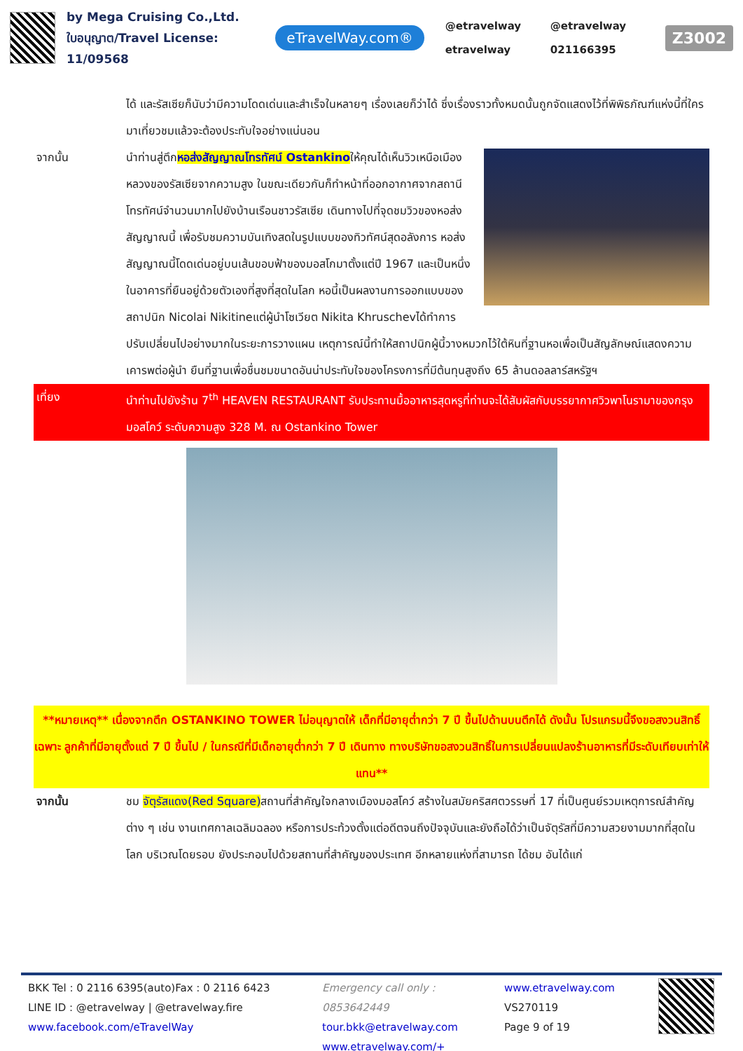by Mega Cruising Co.,Ltd.
ใบอนุญาต/Travel License: 11/09568
eTravelWay.com®
@etravelway @etravelway etravelway 021166395
Z3002
ได้ และรัสเซียก็นับว่ามีความโดดเด่นและสำเร็จในหลายๆ เรื่องเลยก็ว่าได้ ซึ่งเรื่องราวทั้งหมดนั้นถูกจัดแสดงไว้ที่พิพิธภัณฑ์แห่งนี้ที่ใครมาเที่ยวชมแล้วจะต้องประทับใจอย่างแน่นอน
จากนั้น นำท่านสู่ตึกหอส่งสัญญาณโทรทัศน์ Ostankinoให้คุณได้เห็นวิวเหนือเมืองหลวงของรัสเซียจากความสูง ในขณะเดียวกันก็ทำหน้าที่ออกอากาศจากสถานีโทรทัศน์จำนวนมากไปยังบ้านเรือนชาวรัสเซีย เดินทางไปที่จุดชมวิวของหอส่งสัญญาณนี้ เพื่อรับชมความบันเทิงสดในรูปแบบของทิวทัศน์สุดอลังการ หอส่งสัญญาณนี้โดดเด่นอยู่บนเส้นขอบฟ้าของมอสโกมาตั้งแต่ปี 1967 และเป็นหนึ่งในอาคารที่ยืนอยู่ด้วยตัวเองที่สูงที่สุดในโลก หอนี้เป็นผลงานการออกแบบของสถาปนิก Nicolai Nikitineแต่ผู้นำโซเวียต Nikita Khruschevได้ทำการปรับเปลี่ยนไปอย่างมากในระยะการวางแผน เหตุการณ์นี้ทำให้สถาปนิกผู้นี้วางหมวกไว้ใต้หินที่ฐานหอเพื่อเป็นสัญลักษณ์แสดงความเคารพต่อผู้นำ ยืนที่ฐานเพื่อชื่นชมขนาดอันน่าประทับใจของโครงการที่มีต้นทุนสูงถึง 65 ล้านดอลลาร์สหรัฐฯ
เที่ยง นำท่านไปยังร้าน 7<sup>th</sup> HEAVEN RESTAURANT รับประทานมื้ออาหารสุดหรูที่ท่านจะได้สัมผัสกับบรรยากาศวิวพาโนรามาของกรุงมอสโคว์ ระดับความสูง 328 M. ณ Ostankino Tower
**หมายเหตุ** เนื่องจากตึก OSTANKINO TOWER ไม่อนุญาตให้ เด็กที่มีอายุต่ำกว่า 7 ปี ขึ้นไปด้านบนตึกได้ ดังนั้น โปรแกรมนี้จึงขอสงวนสิทธิ์เฉพาะ ลูกค้าที่มีอายุตั้งแต่ 7 ปี ขึ้นไป / ในกรณีที่มีเด็กอายุต่ำกว่า 7 ปี เดินทาง ทางบริษัทขอสงวนสิทธิ์ในการเปลี่ยนแปลงร้านอาหารที่มีระดับเทียบเท่าให้แทน**
จากนั้น ชม จัตุรัสแดง(Red Square) สถานที่สำคัญใจกลางเมืองมอสโคว์ สร้างในสมัยคริสศตวรรษที่ 17 ที่เป็นศูนย์รวมเหตุการณ์สำคัญต่าง ๆ เช่น งานเทศกาลเฉลิมฉลอง หรือการประท้วงตั้งแต่อดีตจนถึงปัจจุบันและยังถือได้ว่าเป็นจัตุรัสที่มีความสวยงามมากที่สุดในโลก บริเวณโดยรอบ ยังประกอบไปด้วยสถานที่สำคัญของประเทศ อีกหลายแห่งที่สามารถ ได้ชม อันได้แก่
BKK Tel : 0 2116 6395(auto)Fax : 0 2116 6423
LINE ID : @etravelway | @etravelway.fire
www.facebook.com/eTravelWay
Emergency call only : 0853642449
tour.bkk@etravelway.com
www.etravelway.com/+
www.etravelway.com
VS270119
Page 9 of 19